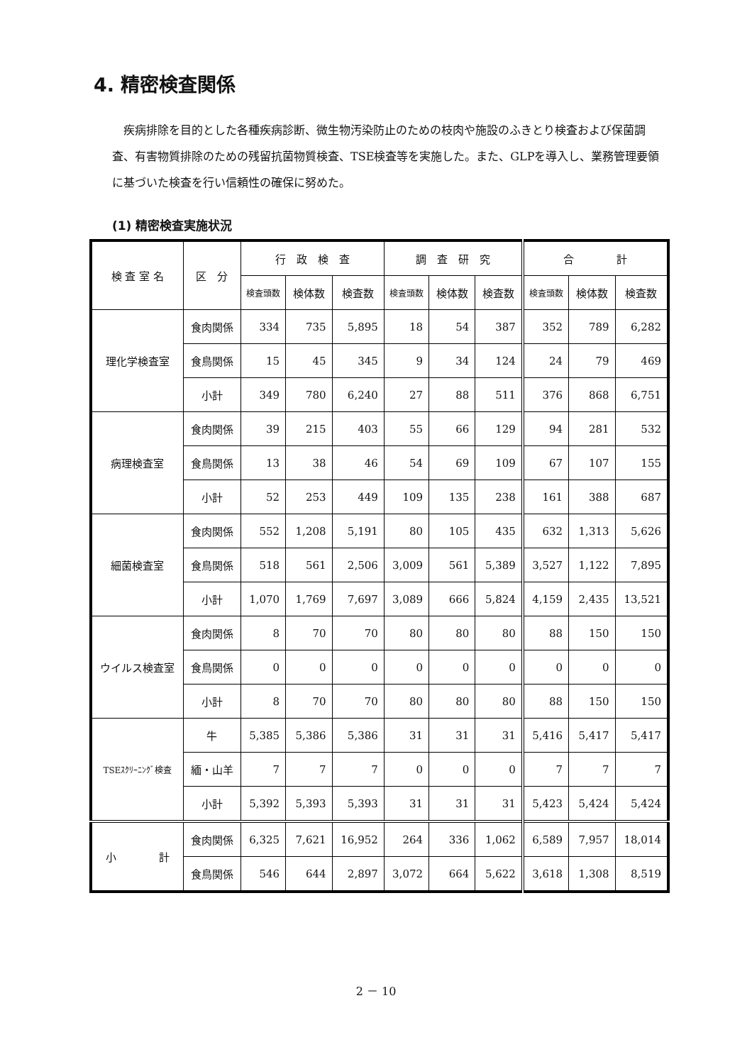4. 精密検査関係
　疾病排除を目的とした各種疾病診断、微生物汚染防止のための枝肉や施設のふきとり検査および保菌調査、有害物質排除のための残留抗菌物質検査、TSE検査等を実施した。また、GLPを導入し、業務管理要領に基づいた検査を行い信頼性の確保に努めた。
(1) 精密検査実施状況
| 検 査 室 名 | 区 分 | 行 政 検 査 | | | 調 査 研 究 | | | 合 計 | | |
| --- | --- | --- | --- | --- | --- | --- | --- | --- | --- | --- |
| | | 検査頭数 | 検体数 | 検査数 | 検査頭数 | 検体数 | 検査数 | 検査頭数 | 検体数 | 検査数 |
| 理化学検査室 | 食肉関係 | 334 | 735 | 5,895 | 18 | 54 | 387 | 352 | 789 | 6,282 |
| | 食鳥関係 | 15 | 45 | 345 | 9 | 34 | 124 | 24 | 79 | 469 |
| | 小計 | 349 | 780 | 6,240 | 27 | 88 | 511 | 376 | 868 | 6,751 |
| 病理検査室 | 食肉関係 | 39 | 215 | 403 | 55 | 66 | 129 | 94 | 281 | 532 |
| | 食鳥関係 | 13 | 38 | 46 | 54 | 69 | 109 | 67 | 107 | 155 |
| | 小計 | 52 | 253 | 449 | 109 | 135 | 238 | 161 | 388 | 687 |
| 細菌検査室 | 食肉関係 | 552 | 1,208 | 5,191 | 80 | 105 | 435 | 632 | 1,313 | 5,626 |
| | 食鳥関係 | 518 | 561 | 2,506 | 3,009 | 561 | 5,389 | 3,527 | 1,122 | 7,895 |
| | 小計 | 1,070 | 1,769 | 7,697 | 3,089 | 666 | 5,824 | 4,159 | 2,435 | 13,521 |
| ウイルス検査室 | 食肉関係 | 8 | 70 | 70 | 80 | 80 | 80 | 88 | 150 | 150 |
| | 食鳥関係 | 0 | 0 | 0 | 0 | 0 | 0 | 0 | 0 | 0 |
| | 小計 | 8 | 70 | 70 | 80 | 80 | 80 | 88 | 150 | 150 |
| TSEｽｸﾘｰﾆﾝｸﾞ検査 | 牛 | 5,385 | 5,386 | 5,386 | 31 | 31 | 31 | 5,416 | 5,417 | 5,417 |
| | 緬・山羊 | 7 | 7 | 7 | 0 | 0 | 0 | 7 | 7 | 7 |
| | 小計 | 5,392 | 5,393 | 5,393 | 31 | 31 | 31 | 5,423 | 5,424 | 5,424 |
| 小 計 | 食肉関係 | 6,325 | 7,621 | 16,952 | 264 | 336 | 1,062 | 6,589 | 7,957 | 18,014 |
| | 食鳥関係 | 546 | 644 | 2,897 | 3,072 | 664 | 5,622 | 3,618 | 1,308 | 8,519 |
2 － 10